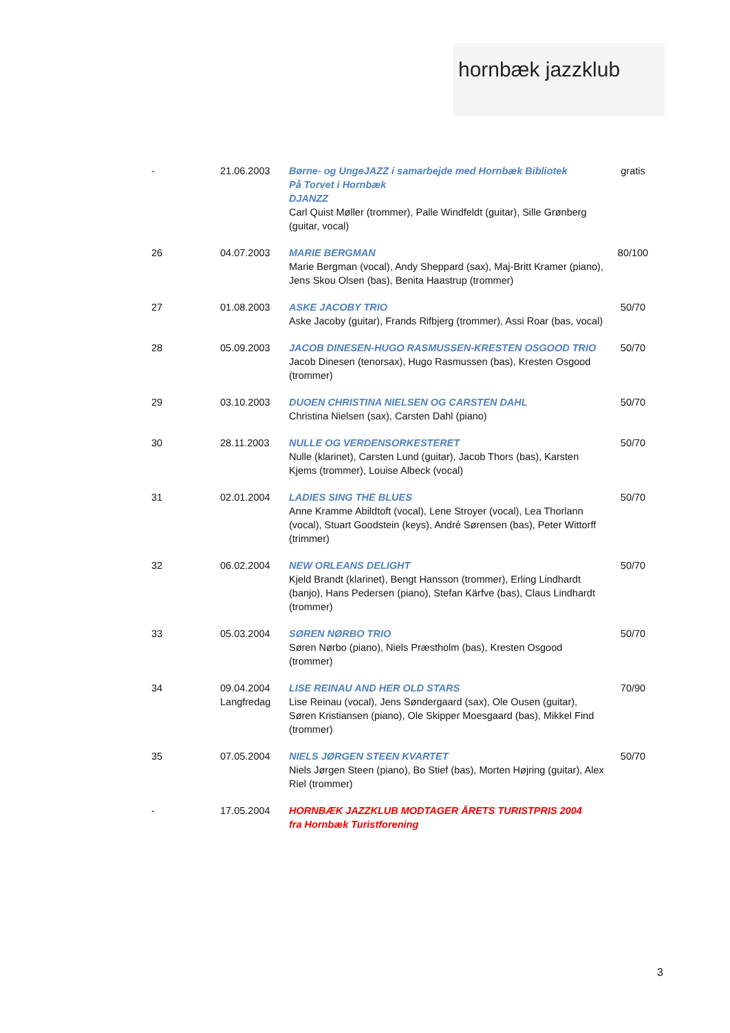hornbæk jazzklub
| - | 21.06.2003 | Børne- og UngeJAZZ i samarbejde med Hornbæk Bibliotek På Torvet i Hornbæk DJANZZ Carl Quist Møller (trommer), Palle Windfeldt (guitar), Sille Grønberg (guitar, vocal) | gratis |
| 26 | 04.07.2003 | MARIE BERGMAN Marie Bergman (vocal), Andy Sheppard (sax), Maj-Britt Kramer (piano), Jens Skou Olsen (bas), Benita Haastrup (trommer) | 80/100 |
| 27 | 01.08.2003 | ASKE JACOBY TRIO Aske Jacoby (guitar), Frands Rifbjerg (trommer), Assi Roar (bas, vocal) | 50/70 |
| 28 | 05.09.2003 | JACOB DINESEN-HUGO RASMUSSEN-KRESTEN OSGOOD TRIO Jacob Dinesen (tenorsax), Hugo Rasmussen (bas), Kresten Osgood (trommer) | 50/70 |
| 29 | 03.10.2003 | DUOEN CHRISTINA NIELSEN OG CARSTEN DAHL Christina Nielsen (sax), Carsten Dahl (piano) | 50/70 |
| 30 | 28.11.2003 | NULLE OG VERDENSORKESTERET Nulle (klarinet), Carsten Lund (guitar), Jacob Thors (bas), Karsten Kjems (trommer), Louise Albeck (vocal) | 50/70 |
| 31 | 02.01.2004 | LADIES SING THE BLUES Anne Kramme Abildtoft (vocal), Lene Stroyer (vocal), Lea Thorlann (vocal), Stuart Goodstein (keys), André Sørensen (bas), Peter Wittorff (trimmer) | 50/70 |
| 32 | 06.02.2004 | NEW ORLEANS DELIGHT Kjeld Brandt (klarinet), Bengt Hansson (trommer), Erling Lindhardt (banjo), Hans Pedersen (piano), Stefan Kärfve (bas), Claus Lindhardt (trommer) | 50/70 |
| 33 | 05.03.2004 | SØREN NØRBO TRIO Søren Nørbo (piano), Niels Præstholm (bas), Kresten Osgood (trommer) | 50/70 |
| 34 | 09.04.2004 Langfredag | LISE REINAU AND HER OLD STARS Lise Reinau (vocal), Jens Søndergaard (sax), Ole Ousen (guitar), Søren Kristiansen (piano), Ole Skipper Moesgaard (bas), Mikkel Find (trommer) | 70/90 |
| 35 | 07.05.2004 | NIELS JØRGEN STEEN KVARTET Niels Jørgen Steen (piano), Bo Stief (bas), Morten Højring (guitar), Alex Riel (trommer) | 50/70 |
| - | 17.05.2004 | HORNBÆK JAZZKLUB MODTAGER ÅRETS TURISTPRIS 2004 fra Hornbæk Turistforening | |
3